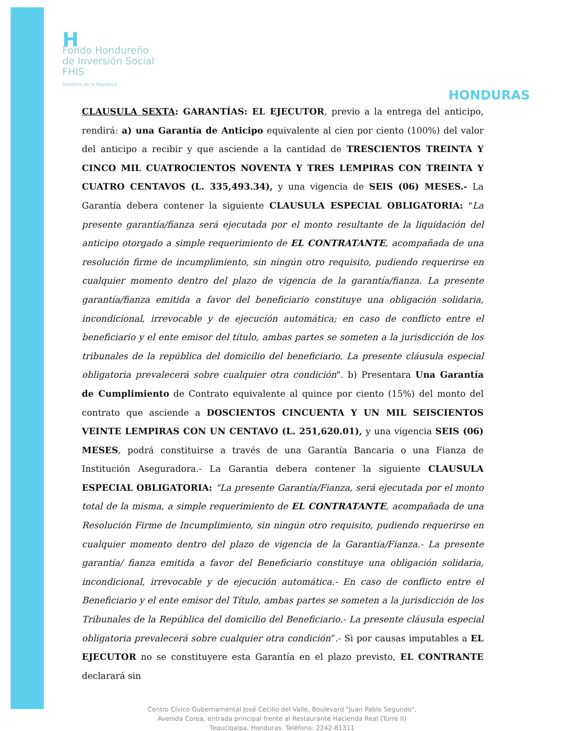H
Fondo Hondureño
de Inversión Social
FHIS
Gobierno de la República
HONDURAS
CLAUSULA SEXTA: GARANTÍAS: EL EJECUTOR, previo a la entrega del anticipo, rendirá: a) una Garantía de Anticipo equivalente al cien por ciento (100%) del valor del anticipo a recibir y que asciende a la cantidad de TRESCIENTOS TREINTA Y CINCO MIL CUATROCIENTOS NOVENTA Y TRES LEMPIRAS CON TREINTA Y CUATRO CENTAVOS (L. 335,493.34), y una vigencia de SEIS (06) MESES.- La Garantía debera contener la siguiente CLAUSULA ESPECIAL OBLIGATORIA: "La presente garantía/fianza será ejecutada por el monto resultante de la liquidación del anticipo otorgado a simple requerimiento de EL CONTRATANTE, acompañada de una resolución firme de incumplimiento, sin ningún otro requisito, pudiendo requerirse en cualquier momento dentro del plazo de vigencia de la garantía/fianza. La presente garantía/fianza emitida a favor del beneficiario constituye una obligación solidaria, incondicional, irrevocable y de ejecución automática; en caso de conflicto entre el beneficiario y el ente emisor del título, ambas partes se someten a la jurisdicción de los tribunales de la república del domicilio del beneficiario. La presente cláusula especial obligatoria prevalecerá sobre cualquier otra condición". b) Presentara Una Garantía de Cumplimiento de Contrato equivalente al quince por ciento (15%) del monto del contrato que asciende a DOSCIENTOS CINCUENTA Y UN MIL SEISCIENTOS VEINTE LEMPIRAS CON UN CENTAVO (L. 251,620.01), y una vigencia SEIS (06) MESES, podrá constituirse a través de una Garantía Bancaria o una Fianza de Institución Aseguradora.- La Garantia debera contener la siguiente CLAUSULA ESPECIAL OBLIGATORIA: “La presente Garantía/Fianza, será ejecutada por el monto total de la misma, a simple requerimiento de EL CONTRATANTE, acompañada de una Resolución Firme de Incumplimiento, sin ningún otro requisito, pudiendo requerirse en cualquier momento dentro del plazo de vigencia de la Garantía/Fianza.- La presente garantía/ fianza emitida a favor del Beneficiario constituye una obligación solidaria, incondicional, irrevocable y de ejecución automática.- En caso de conflicto entre el Beneficiario y el ente emisor del Título, ambas partes se someten a la jurisdicción de los Tribunales de la República del domicilio del Beneficiario.- La presente cláusula especial obligatoria prevalecerá sobre cualquier otra condición”.- Si por causas imputables a EL EJECUTOR no se constituyere esta Garantía en el plazo previsto, EL CONTRANTE declarará sin
Centro Cívico Gubernamental José Cecilio del Valle, Boulevard "Juan Pablo Segundo",
Avenida Corea, entrada principal frente al Restaurante Hacienda Real (Torre II)
Tegucigalpa, Honduras. Teléfono: 2242-81311